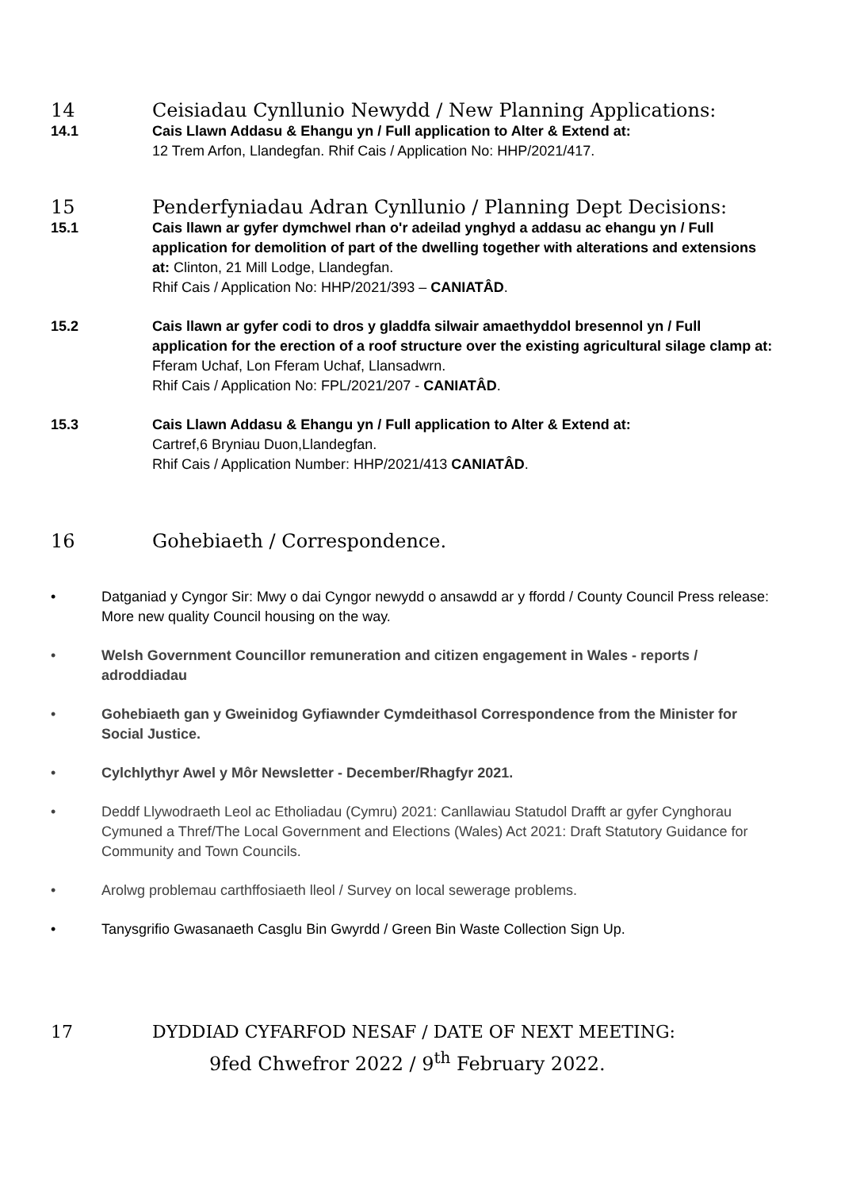14 Ceisiadau Cynllunio Newydd / New Planning Applications:
14.1 Cais Llawn Addasu & Ehangu yn / Full application to Alter & Extend at:
12 Trem Arfon, Llandegfan. Rhif Cais / Application No: HHP/2021/417.
15 Penderfyniadau Adran Cynllunio / Planning Dept Decisions:
15.1 Cais llawn ar gyfer dymchwel rhan o'r adeilad ynghyd a addasu ac ehangu yn / Full application for demolition of part of the dwelling together with alterations and extensions at: Clinton, 21 Mill Lodge, Llandegfan.
Rhif Cais / Application No: HHP/2021/393 – CANIATÂD.
15.2 Cais llawn ar gyfer codi to dros y gladdfa silwair amaethyddol bresennol yn / Full application for the erection of a roof structure over the existing agricultural silage clamp at: Fferam Uchaf, Lon Fferam Uchaf, Llansadwrn.
Rhif Cais / Application No: FPL/2021/207 - CANIATÂD.
15.3 Cais Llawn Addasu & Ehangu yn / Full application to Alter & Extend at:
Cartref,6 Bryniau Duon,Llandegfan.
Rhif Cais / Application Number: HHP/2021/413 CANIATÂD.
16 Gohebiaeth / Correspondence.
• Datganiad y Cyngor Sir: Mwy o dai Cyngor newydd o ansawdd ar y ffordd / County Council Press release: More new quality Council housing on the way.
• Welsh Government Councillor remuneration and citizen engagement in Wales - reports / adroddiadau
• Gohebiaeth gan y Gweinidog Gyfiawnder Cymdeithasol Correspondence from the Minister for Social Justice.
• Cylchlythyr Awel y Môr Newsletter - December/Rhagfyr 2021.
• Deddf Llywodraeth Leol ac Etholiadau (Cymru) 2021: Canllawiau Statudol Drafft ar gyfer Cynghorau Cymuned a Thref/The Local Government and Elections (Wales) Act 2021: Draft Statutory Guidance for Community and Town Councils.
• Arolwg problemau carthffosiaeth lleol / Survey on local sewerage problems.
• Tanysgrifio Gwasanaeth Casglu Bin Gwyrdd / Green Bin Waste Collection Sign Up.
17 DYDDIAD CYFARFOD NESAF / DATE OF NEXT MEETING:
9fed Chwefror 2022 / 9<sup>th</sup> February 2022.